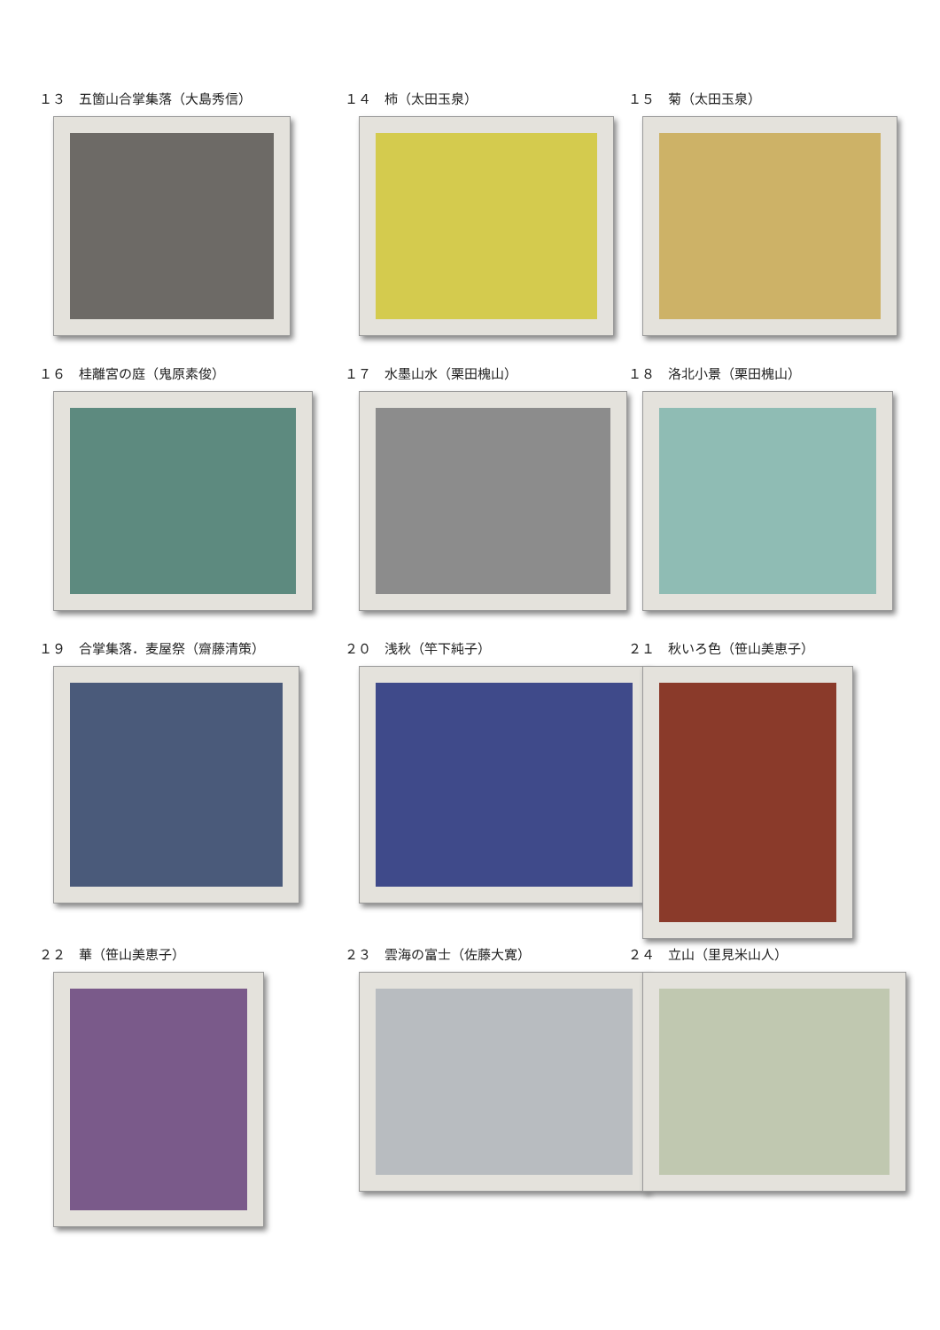１３　五箇山合掌集落（大島秀信）
１４　柿（太田玉泉）
１５　菊（太田玉泉）
１６　桂離宮の庭（鬼原素俊）
１７　水墨山水（栗田槐山）
１８　洛北小景（栗田槐山）
１９　合掌集落．麦屋祭（齋藤清策）
２０　浅秋（竿下純子）
２１　秋いろ色（笹山美恵子）
２２　華（笹山美恵子）
２３　雲海の富士（佐藤大寛）
２４　立山（里見米山人）